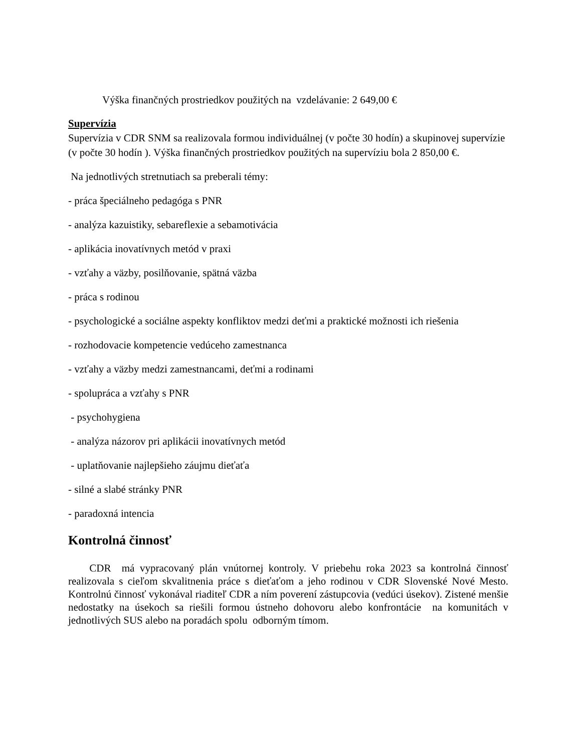Výška finančných prostriedkov použitých na vzdelávanie: 2 649,00 €
Supervízia
Supervízia v CDR SNM sa realizovala formou individuálnej (v počte 30 hodín) a skupinovej supervízie (v počte 30 hodín ). Výška finančných prostriedkov použitých na supervíziu bola 2 850,00 €.
Na jednotlivých stretnutiach sa preberali témy:
- práca špeciálneho pedagóga s PNR
- analýza kazuistiky, sebareflexie a sebamotivácia
- aplikácia inovatívnych metód v praxi
- vzťahy a väzby, posilňovanie, spätná väzba
- práca s rodinou
- psychologické a sociálne aspekty konfliktov medzi deťmi a praktické možnosti ich riešenia
- rozhodovacie kompetencie vedúceho zamestnanca
- vzťahy a väzby medzi zamestnancami, deťmi a rodinami
- spolupráca a vzťahy s PNR
- psychohygiena
- analýza názorov pri aplikácii inovatívnych metód
- uplatňovanie najlepšieho záujmu dieťaťa
- silné a slabé stránky PNR
- paradoxná intencia
Kontrolná činnosť
CDR má vypracovaný plán vnútornej kontroly. V priebehu roka 2023 sa kontrolná činnosť realizovala s cieľom skvalitnenia práce s dieťaťom a jeho rodinou v CDR Slovenské Nové Mesto. Kontrolnú činnosť vykonával riaditeľ CDR a ním poverení zástupcovia (vedúci úsekov). Zistené menšie nedostatky na úsekoch sa riešili formou ústneho dohovoru alebo konfrontácie na komunitách v jednotlivých SUS alebo na poradách spolu odborným tímom.